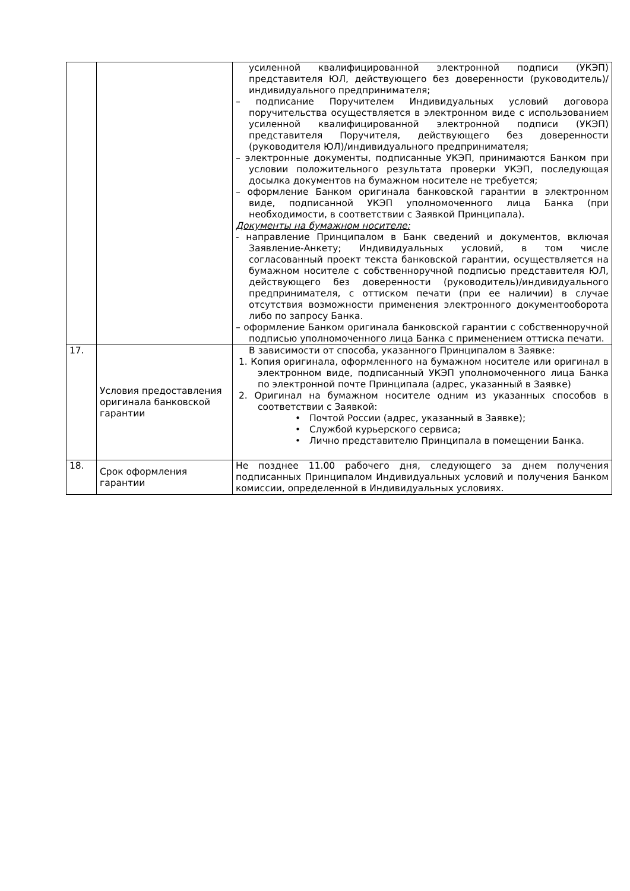| | | усиленной квалифицированной электронной подписи (УКЭП) представителя ЮЛ, действующего без доверенности (руководитель)/индивидуального предпринимателя; – подписание Поручителем Индивидуальных условий договора поручительства осуществляется в электронном виде с использованием усиленной квалифицированной электронной подписи (УКЭП) представителя Поручителя, действующего без доверенности (руководителя ЮЛ)/индивидуального предпринимателя; – электронные документы, подписанные УКЭП, принимаются Банком при условии положительного результата проверки УКЭП, последующая досылка документов на бумажном носителе не требуется; – оформление Банком оригинала банковской гарантии в электронном виде, подписанной УКЭП уполномоченного лица Банка (при необходимости, в соответствии с Заявкой Принципала). Документы на бумажном носителе: - направление Принципалом в Банк сведений и документов, включая Заявление-Анкету; Индивидуальных условий, в том числе согласованный проект текста банковской гарантии, осуществляется на бумажном носителе с собственноручной подписью представителя ЮЛ, действующего без доверенности (руководитель)/индивидуального предпринимателя, с оттиском печати (при ее наличии) в случае отсутствия возможности применения электронного документооборота либо по запросу Банка. – оформление Банком оригинала банковской гарантии с собственноручной подписью уполномоченного лица Банка с применением оттиска печати. |
| 17. | Условия предоставления оригинала банковской гарантии | В зависимости от способа, указанного Принципалом в Заявке: 1. Копия оригинала, оформленного на бумажном носителе или оригинал в электронном виде, подписанный УКЭП уполномоченного лица Банка по электронной почте Принципала (адрес, указанный в Заявке) 2. Оригинал на бумажном носителе одним из указанных способов в соответствии с Заявкой: • Почтой России (адрес, указанный в Заявке); • Службой курьерского сервиса; • Лично представителю Принципала в помещении Банка. |
| 18. | Срок оформления гарантии | Не позднее 11.00 рабочего дня, следующего за днем получения подписанных Принципалом Индивидуальных условий и получения Банком комиссии, определенной в Индивидуальных условиях. |